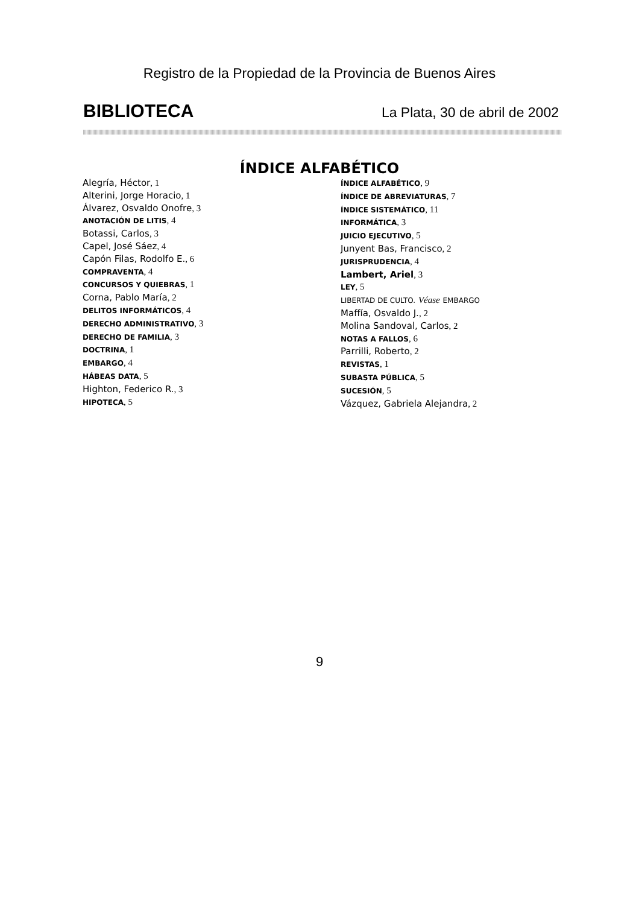Registro de la Propiedad de la Provincia de Buenos Aires
BIBLIOTECA La Plata, 30 de abril de 2002
ÍNDICE ALFABÉTICO
Alegría, Héctor, 1
Alterini, Jorge Horacio, 1
Álvarez, Osvaldo Onofre, 3
ANOTACIÓN DE LITIS, 4
Botassi, Carlos, 3
Capel, José Sáez, 4
Capón Filas, Rodolfo E., 6
COMPRAVENTA, 4
CONCURSOS Y QUIEBRAS, 1
Corna, Pablo María, 2
DELITOS INFORMÁTICOS, 4
DERECHO ADMINISTRATIVO, 3
DERECHO DE FAMILIA, 3
DOCTRINA, 1
EMBARGO, 4
HÁBEAS DATA, 5
Highton, Federico R., 3
HIPOTECA, 5
ÍNDICE ALFABÉTICO, 9
ÍNDICE DE ABREVIATURAS, 7
ÍNDICE SISTEMÁTICO, 11
INFORMÁTICA, 3
JUICIO EJECUTIVO, 5
Junyent Bas, Francisco, 2
JURISPRUDENCIA, 4
Lambert, Ariel, 3
LEY, 5
LIBERTAD DE CULTO. Véase EMBARGO
Maffía, Osvaldo J., 2
Molina Sandoval, Carlos, 2
NOTAS A FALLOS, 6
Parrilli, Roberto, 2
REVISTAS, 1
SUBASTA PÚBLICA, 5
SUCESIÓN, 5
Vázquez, Gabriela Alejandra, 2
9